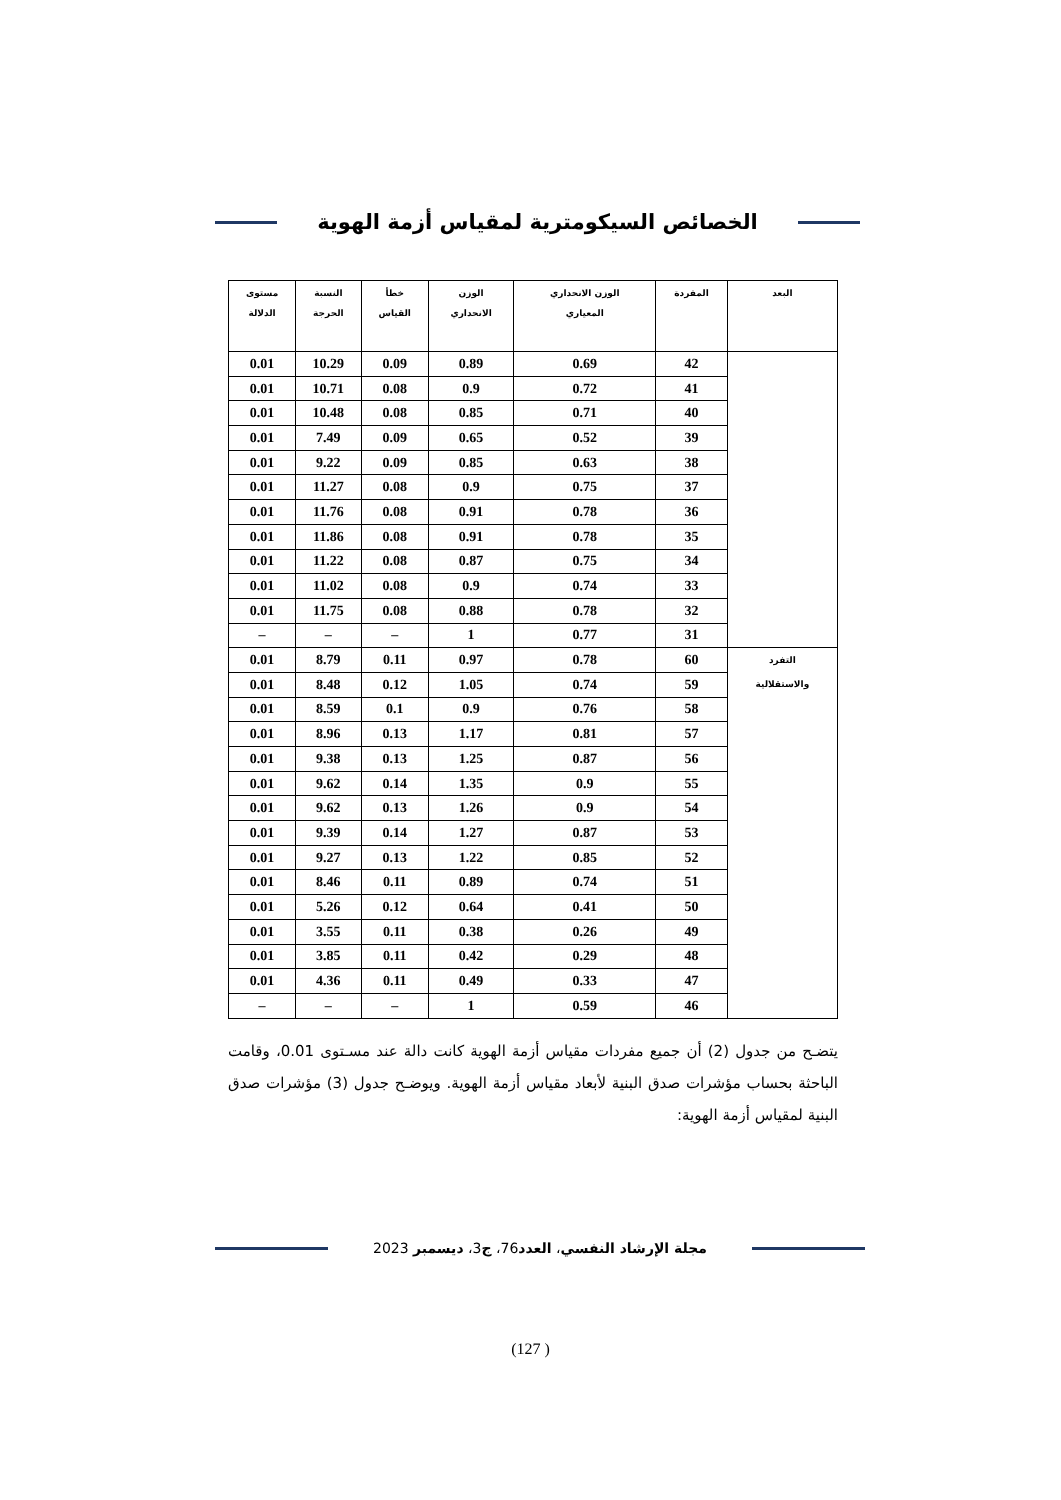الخصائص السيكومترية لمقياس أزمة الهوية
| البعد | المفردة | الوزن الانحداري المعياري | الوزن الانحداري | خطأ القياس | النسبة الحرجة | مستوى الدلالة |
| --- | --- | --- | --- | --- | --- | --- |
| | 42 | 0.69 | 0.89 | 0.09 | 10.29 | 0.01 |
| | 41 | 0.72 | 0.9 | 0.08 | 10.71 | 0.01 |
| | 40 | 0.71 | 0.85 | 0.08 | 10.48 | 0.01 |
| | 39 | 0.52 | 0.65 | 0.09 | 7.49 | 0.01 |
| | 38 | 0.63 | 0.85 | 0.09 | 9.22 | 0.01 |
| | 37 | 0.75 | 0.9 | 0.08 | 11.27 | 0.01 |
| | 36 | 0.78 | 0.91 | 0.08 | 11.76 | 0.01 |
| | 35 | 0.78 | 0.91 | 0.08 | 11.86 | 0.01 |
| | 34 | 0.75 | 0.87 | 0.08 | 11.22 | 0.01 |
| | 33 | 0.74 | 0.9 | 0.08 | 11.02 | 0.01 |
| | 32 | 0.78 | 0.88 | 0.08 | 11.75 | 0.01 |
| | 31 | 0.77 | 1 | – | – | – |
| التفرد والاستقلالية | 60 | 0.78 | 0.97 | 0.11 | 8.79 | 0.01 |
| | 59 | 0.74 | 1.05 | 0.12 | 8.48 | 0.01 |
| | 58 | 0.76 | 0.9 | 0.1 | 8.59 | 0.01 |
| | 57 | 0.81 | 1.17 | 0.13 | 8.96 | 0.01 |
| | 56 | 0.87 | 1.25 | 0.13 | 9.38 | 0.01 |
| | 55 | 0.9 | 1.35 | 0.14 | 9.62 | 0.01 |
| | 54 | 0.9 | 1.26 | 0.13 | 9.62 | 0.01 |
| | 53 | 0.87 | 1.27 | 0.14 | 9.39 | 0.01 |
| | 52 | 0.85 | 1.22 | 0.13 | 9.27 | 0.01 |
| | 51 | 0.74 | 0.89 | 0.11 | 8.46 | 0.01 |
| | 50 | 0.41 | 0.64 | 0.12 | 5.26 | 0.01 |
| | 49 | 0.26 | 0.38 | 0.11 | 3.55 | 0.01 |
| | 48 | 0.29 | 0.42 | 0.11 | 3.85 | 0.01 |
| | 47 | 0.33 | 0.49 | 0.11 | 4.36 | 0.01 |
| | 46 | 0.59 | 1 | – | – | – |
يتضـح من جدول (2) أن جميع مفردات مقياس أزمة الهوية كانت دالة عند مسـتوى 0.01، وقامت الباحثة بحساب مؤشرات صدق البنية لأبعاد مقياس أزمة الهوية. ويوضـح جدول (3) مؤشرات صدق البنية لمقياس أزمة الهوية:
مجلة الإرشاد النفسي، العدد76، ج3، ديسمبر 2023
(127 )